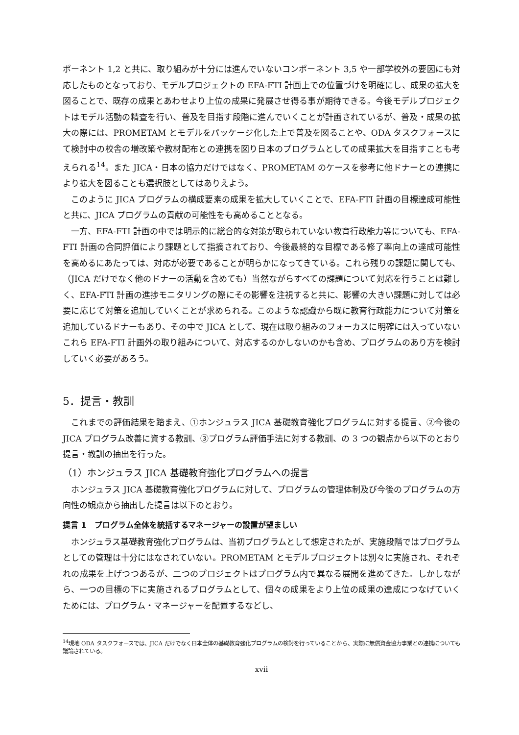ポーネント 1,2 と共に、取り組みが十分には進んでいないコンポーネント 3,5 や一部学校外の要因にも対応したものとなっており、モデルプロジェクトの EFA-FTI 計画上での位置づけを明確にし、成果の拡大を図ることで、既存の成果とあわせより上位の成果に発展させ得る事が期待できる。今後モデルプロジェクトはモデル活動の精査を行い、普及を目指す段階に進んでいくことが計画されているが、普及・成果の拡大の際には、PROMETAM とモデルをパッケージ化した上で普及を図ることや、ODA タスクフォースにて検討中の校舎の増改築や教材配布との連携を図り日本のプログラムとしての成果拡大を目指すことも考えられる<sup>14</sup>。また JICA・日本の協力だけではなく、PROMETAM のケースを参考に他ドナーとの連携により拡大を図ることも選択肢としてはありえよう。
このように JICA プログラムの構成要素の成果を拡大していくことで、EFA-FTI 計画の目標達成可能性と共に、JICA プログラムの貢献の可能性をも高めることとなる。
一方、EFA-FTI 計画の中では明示的に総合的な対策が取られていない教育行政能力等についても、EFA-FTI 計画の合同評価により課題として指摘されており、今後最終的な目標である修了率向上の達成可能性を高めるにあたっては、対応が必要であることが明らかになってきている。これら残りの課題に関しても、（JICA だけでなく他のドナーの活動を含めても）当然ながらすべての課題について対応を行うことは難しく、EFA-FTI 計画の進捗モニタリングの際にその影響を注視すると共に、影響の大きい課題に対しては必要に応じて対策を追加していくことが求められる。このような認識から既に教育行政能力について対策を追加しているドナーもあり、その中で JICA として、現在は取り組みのフォーカスに明確には入っていないこれら EFA-FTI 計画外の取り組みについて、対応するのかしないのかも含め、プログラムのあり方を検討していく必要があろう。
5．提言・教訓
これまでの評価結果を踏まえ、①ホンジュラス JICA 基礎教育強化プログラムに対する提言、②今後の JICA プログラム改善に資する教訓、③プログラム評価手法に対する教訓、の 3 つの観点から以下のとおり提言・教訓の抽出を行った。
（1）ホンジュラス JICA 基礎教育強化プログラムへの提言
ホンジュラス JICA 基礎教育強化プログラムに対して、プログラムの管理体制及び今後のプログラムの方向性の観点から抽出した提言は以下のとおり。
提言 1　プログラム全体を統括するマネージャーの設置が望ましい
ホンジュラス基礎教育強化プログラムは、当初プログラムとして想定されたが、実施段階ではプログラムとしての管理は十分にはなされていない。PROMETAM とモデルプロジェクトは別々に実施され、それぞれの成果を上げつつあるが、二つのプロジェクトはプログラム内で異なる展開を進めてきた。しかしながら、一つの目標の下に実施されるプログラムとして、個々の成果をより上位の成果の達成につなげていくためには、プログラム・マネージャーを配置するなどし、
<sup>14</sup> 現地 ODA タスクフォースでは、JICA だけでなく日本全体の基礎教育強化プログラムの検討を行っていることから、実際に無償資金協力事業との連携についても議論されている。
xvii